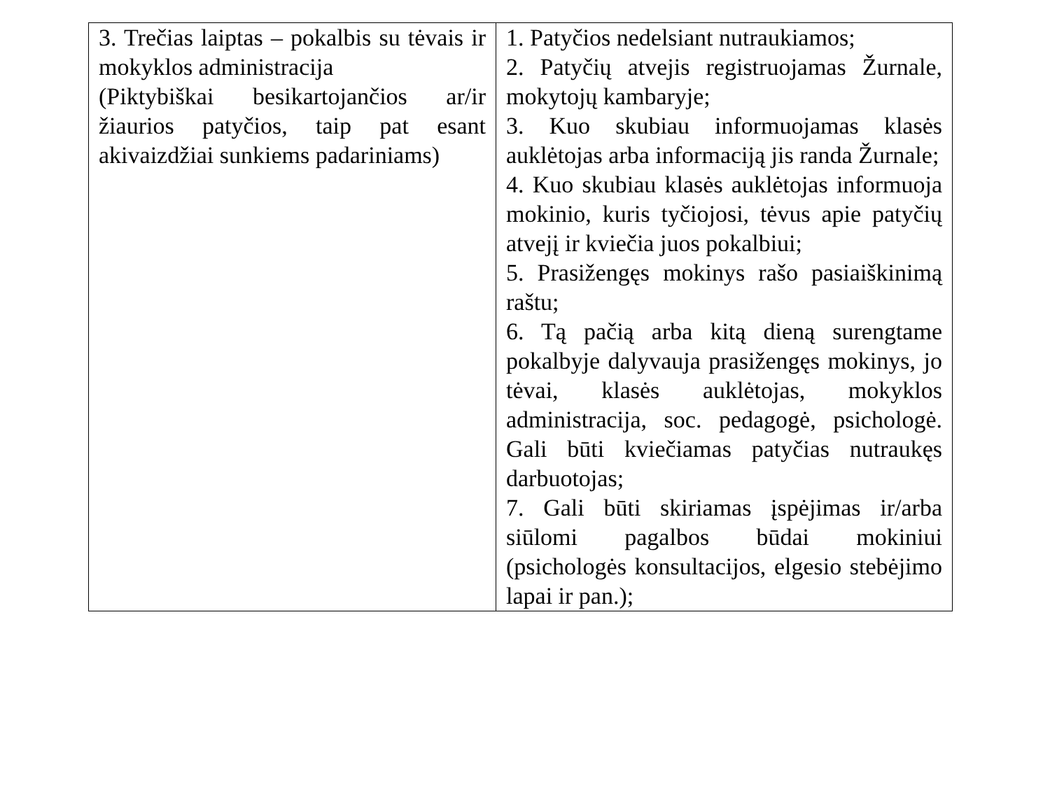| 3. Trečias laiptas – pokalbis su tėvais ir mokyklos administracija (Piktybiškai besikartojančios ar/ir žiaurios patyčios, taip pat esant akivaizdžiai sunkiems padariniams) | 1. Patyčios nedelsiant nutraukiamos; 2. Patyčių atvejis registruojamas Žurnale, mokytojų kambaryje; 3. Kuo skubiau informuojamas klasės auklėtojas arba informaciją jis randa Žurnale; 4. Kuo skubiau klasės auklėtojas informuoja mokinio, kuris tyčiojosi, tėvus apie patyčių atvejį ir kviečia juos pokalbiui; 5. Prasižengęs mokinys rašo pasiaiškinimą raštu; 6. Tą pačią arba kitą dieną surengtame pokalbyje dalyvauja prasižengęs mokinys, jo tėvai, klasės auklėtojas, mokyklos administracija, soc. pedagogė, psichologė. Gali būti kviečiamas patyčias nutraukęs darbuotojas; 7. Gali būti skiriamas įspėjimas ir/arba siūlomi pagalbos būdai mokiniui (psichologės konsultacijos, elgesio stebėjimo lapai ir pan.); |